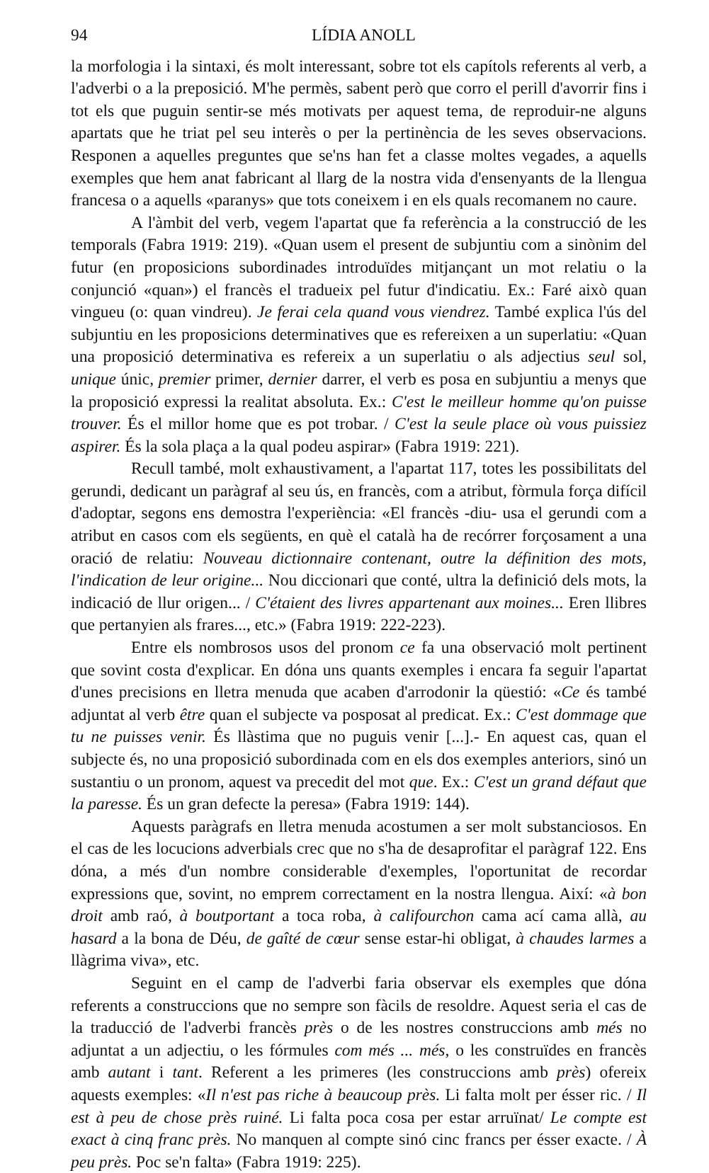94 LÍDIA ANOLL
la morfologia i la sintaxi, és molt interessant, sobre tot els capítols referents al verb, a l'adverbi o a la preposició. M'he permès, sabent però que corro el perill d'avorrir fins i tot els que puguin sentir-se més motivats per aquest tema, de reproduir-ne alguns apartats que he triat pel seu interès o per la pertinència de les seves observacions. Responen a aquelles preguntes que se'ns han fet a classe moltes vegades, a aquells exemples que hem anat fabricant al llarg de la nostra vida d'ensenyants de la llengua francesa o a aquells «paranys» que tots coneixem i en els quals recomanem no caure.
A l'àmbit del verb, vegem l'apartat que fa referència a la construcció de les temporals (Fabra 1919: 219). «Quan usem el present de subjuntiu com a sinònim del futur (en proposicions subordinades introduïdes mitjançant un mot relatiu o la conjunció «quan») el francès el tradueix pel futur d'indicatiu. Ex.: Faré això quan vingueu (o: quan vindreu). Je ferai cela quand vous viendrez. També explica l'ús del subjuntiu en les proposicions determinatives que es refereixen a un superlatiu: «Quan una proposició determinativa es refereix a un superlatiu o als adjectius seul sol, unique únic, premier primer, dernier darrer, el verb es posa en subjuntiu a menys que la proposició expressi la realitat absoluta. Ex.: C'est le meilleur homme qu'on puisse trouver. És el millor home que es pot trobar. / C'est la seule place où vous puissiez aspirer. És la sola plaça a la qual podeu aspirar» (Fabra 1919: 221).
Recull també, molt exhaustivament, a l'apartat 117, totes les possibilitats del gerundi, dedicant un paràgraf al seu ús, en francès, com a atribut, fòrmula força difícil d'adoptar, segons ens demostra l'experiència: «El francès -diu- usa el gerundi com a atribut en casos com els següents, en què el català ha de recórrer forçosament a una oració de relatiu: Nouveau dictionnaire contenant, outre la définition des mots, l'indication de leur origine... Nou diccionari que conté, ultra la definició dels mots, la indicació de llur origen... / C'étaient des livres appartenant aux moines... Eren llibres que pertanyien als frares..., etc.» (Fabra 1919: 222-223).
Entre els nombrosos usos del pronom ce fa una observació molt pertinent que sovint costa d'explicar. En dóna uns quants exemples i encara fa seguir l'apartat d'unes precisions en lletra menuda que acaben d'arrodonir la qüestió: «Ce és també adjuntat al verb être quan el subjecte va posposat al predicat. Ex.: C'est dommage que tu ne puisses venir. És llàstima que no puguis venir [...].- En aquest cas, quan el subjecte és, no una proposició subordinada com en els dos exemples anteriors, sinó un sustantiu o un pronom, aquest va precedit del mot que. Ex.: C'est un grand défaut que la paresse. És un gran defecte la peresa» (Fabra 1919: 144).
Aquests paràgrafs en lletra menuda acostumen a ser molt substanciosos. En el cas de les locucions adverbials crec que no s'ha de desaprofitar el paràgraf 122. Ens dóna, a més d'un nombre considerable d'exemples, l'oportunitat de recordar expressions que, sovint, no emprem correctament en la nostra llengua. Així: «à bon droit amb raó, à boutportant a toca roba, à califourchon cama ací cama allà, au hasard a la bona de Déu, de gaîté de cœur sense estar-hi obligat, à chaudes larmes a llàgrima viva», etc.
Seguint en el camp de l'adverbi faria observar els exemples que dóna referents a construccions que no sempre son fàcils de resoldre. Aquest seria el cas de la traducció de l'adverbi francès près o de les nostres construccions amb més no adjuntat a un adjectiu, o les fórmules com més ... més, o les construïdes en francès amb autant i tant. Referent a les primeres (les construccions amb près) ofereix aquests exemples: «Il n'est pas riche à beaucoup près. Li falta molt per ésser ric. / Il est à peu de chose près ruiné. Li falta poca cosa per estar arruïnat/ Le compte est exact à cinq franc près. No manquen al compte sinó cinc francs per ésser exacte. / À peu près. Poc se'n falta» (Fabra 1919: 225).